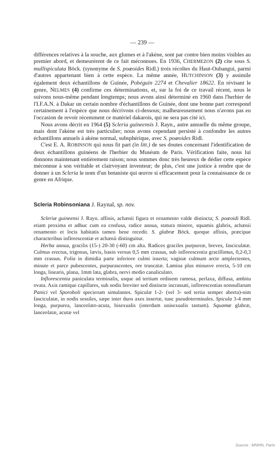— 239 —
différences relatives à la souche, aux glumes et à l'akène, sont par contre bien moins visibles au premier abord, et demeurèrent de ce fait méconnues. En 1936, CHERMEZON (2) cite sous S. mullispiculata Böck. (synonyme de S. poæoides Ridl.) trois récoltes du Haut-Oubangui, parmi d'autres appartenant bien à cette espèce. La même année, HUTCHINSON (3) y assimile également deux échantillons de Guinée, Pobéguin 2274 et Chevalier 18622. En révisant le genre, NELMES (4) confirme ces déterminations, et, sur la foi de ce travail récent, nous le suivons nous-même pendant longtemps; nous avons ainsi déterminé en 1960 dans l'herbier de l'I.F.A.N. à Dakar un certain nombre d'échantillons de Guinée, dont une bonne part correspond certainement à l'espèce que nous décrivons ci-dessous; malheureusement nous n'avons pas eu l'occasion de revoir récemment ce matériel dakarois, qui ne sera pas cité ici.
Nous avons décrit en 1964 (5) Scleria guineensis J. Rayn., autre annuelle du même groupe, mais dont l'akène est très particulier; nous avons cependant persisté à confondre les autres échantillons annuels à akène normal, subsphérique, avec S. poæoides Ridl.
C'est E. A. ROBINSON qui nous fit part (in litt.) de ses doutes concernant l'identification de deux échantillons guinéens de l'herbier du Muséum de Paris. Vérification faite, nous lui donnons maintenant entièrement raison; nous sommes donc très heureux de dédier cette espèce méconnue à son véritable et clairvoyant inventeur; de plus, c'est une justice à rendre que de donner à un Scleria le nom d'un botaniste qui œuvre si efficacement pour la connaissance de ce genre en Afrique.
Scleria Robinsoniana J. Raynal, sp. nov.
Scleriæ guineensi J. Rayn. affinis, achænii figura et ornamento valde distincta; S. poæoidi Ridl. etiam proxima et adhuc cum ea confusa, radice annua, statura minore, squamis glabris, achænii ornamento et locis habitatis tamen bene recedit. S. glabræ Böck. quoque affinis, præcipue characteribus inflorescentiæ et achænii distinguitur.
Herba annua, gracilis (15-) 20-30 (-60) cm alta. Radices graciles purpureæ, breves, fasciculatæ. Culmus erectus, trigonus, lævis, basin versus 0,5 mm crassus, sub inflorescentia gracillimus, 0,2-0,3 mm crassus. Folia in dimidia parte inferiore culmi inserta; vaginæ culmum arcte amplectentes, minute et parce pubescentes, purpurascentes, ore truncatæ. Lamina plus minusve erecta, 5-10 cm longa, linearis, plana, 1mm lata, glabra, nervi medio canaliculato.
Inflorescentia paniculata terminalis, usque ad tertium ordinem ramosa, perlaxa, diffusa, ambitu ovata. Axis ramique capillares, sub nodis breviter sed distincte incrassati, inflorescentias nonnullarum Panici vel Sporoboli specierum simulantes. Spiculæ 1-2- (vel 3- sed tertia semper aborta)-nim fasciculatæ, in nodis sessiles, sæpe inter duos axes insertæ, tunc pseudoterminales. Spicula 3-4 mm longa, purpurea, lanceolato-acuta, bisexualis (interdum unisexualis tantum). Squamæ glabræ, lanceolatæ, acutæ vel
Source : MNHN, Paris